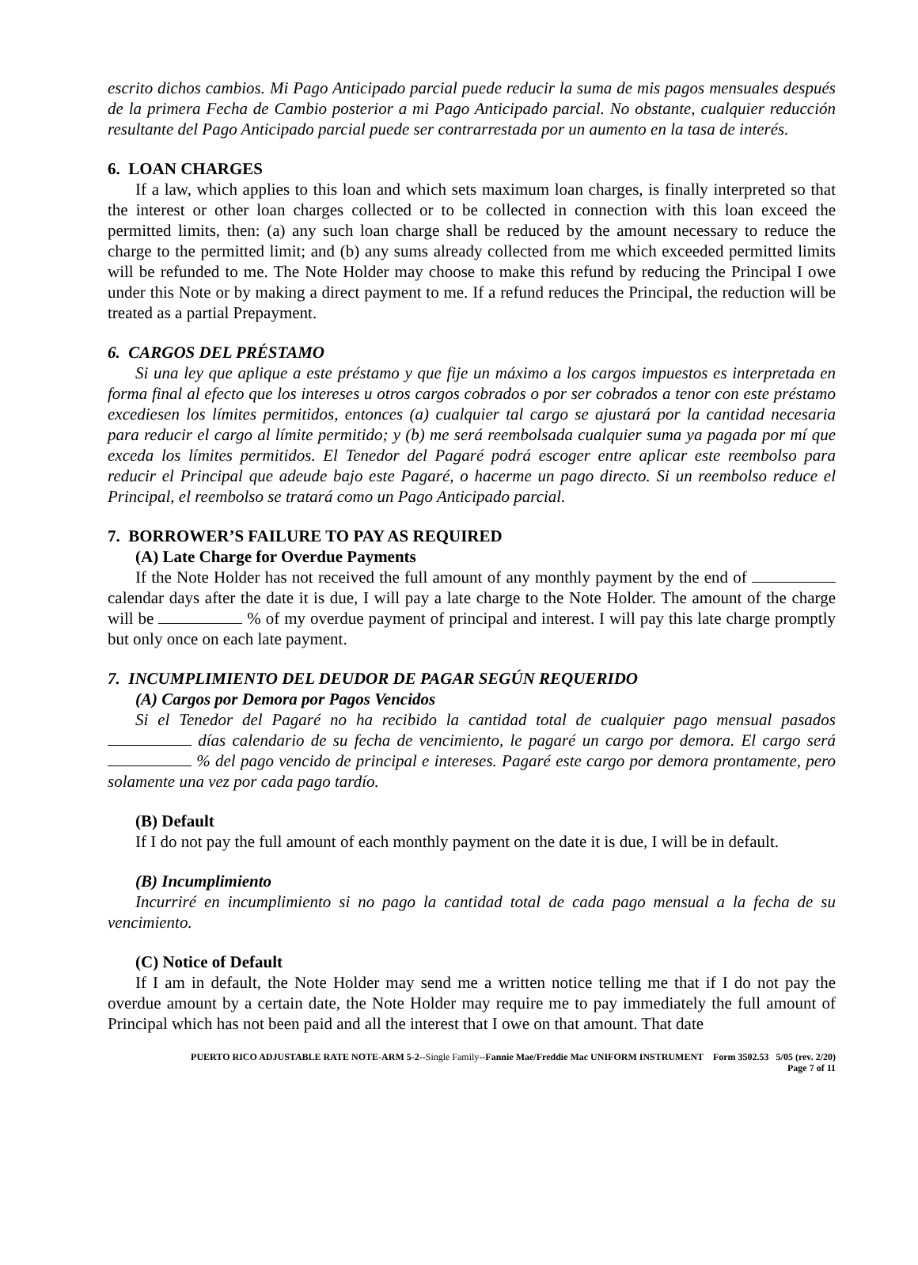escrito dichos cambios. Mi Pago Anticipado parcial puede reducir la suma de mis pagos mensuales después de la primera Fecha de Cambio posterior a mi Pago Anticipado parcial. No obstante, cualquier reducción resultante del Pago Anticipado parcial puede ser contrarrestada por un aumento en la tasa de interés.
6. LOAN CHARGES
If a law, which applies to this loan and which sets maximum loan charges, is finally interpreted so that the interest or other loan charges collected or to be collected in connection with this loan exceed the permitted limits, then: (a) any such loan charge shall be reduced by the amount necessary to reduce the charge to the permitted limit; and (b) any sums already collected from me which exceeded permitted limits will be refunded to me. The Note Holder may choose to make this refund by reducing the Principal I owe under this Note or by making a direct payment to me. If a refund reduces the Principal, the reduction will be treated as a partial Prepayment.
6. CARGOS DEL PRÉSTAMO
Si una ley que aplique a este préstamo y que fije un máximo a los cargos impuestos es interpretada en forma final al efecto que los intereses u otros cargos cobrados o por ser cobrados a tenor con este préstamo excediesen los límites permitidos, entonces (a) cualquier tal cargo se ajustará por la cantidad necesaria para reducir el cargo al límite permitido; y (b) me será reembolsada cualquier suma ya pagada por mí que exceda los límites permitidos. El Tenedor del Pagaré podrá escoger entre aplicar este reembolso para reducir el Principal que adeude bajo este Pagaré, o hacerme un pago directo. Si un reembolso reduce el Principal, el reembolso se tratará como un Pago Anticipado parcial.
7. BORROWER’S FAILURE TO PAY AS REQUIRED
(A) Late Charge for Overdue Payments
If the Note Holder has not received the full amount of any monthly payment by the end of calendar days after the date it is due, I will pay a late charge to the Note Holder. The amount of the charge will be % of my overdue payment of principal and interest. I will pay this late charge promptly but only once on each late payment.
7. INCUMPLIMIENTO DEL DEUDOR DE PAGAR SEGÚN REQUERIDO
(A) Cargos por Demora por Pagos Vencidos
Si el Tenedor del Pagaré no ha recibido la cantidad total de cualquier pago mensual pasados días calendario de su fecha de vencimiento, le pagaré un cargo por demora. El cargo será % del pago vencido de principal e intereses. Pagaré este cargo por demora prontamente, pero solamente una vez por cada pago tardío.
(B) Default
If I do not pay the full amount of each monthly payment on the date it is due, I will be in default.
(B) Incumplimiento
Incurriré en incumplimiento si no pago la cantidad total de cada pago mensual a la fecha de su vencimiento.
(C) Notice of Default
If I am in default, the Note Holder may send me a written notice telling me that if I do not pay the overdue amount by a certain date, the Note Holder may require me to pay immediately the full amount of Principal which has not been paid and all the interest that I owe on that amount. That date
PUERTO RICO ADJUSTABLE RATE NOTE-ARM 5-2--Single Family--Fannie Mae/Freddie Mac UNIFORM INSTRUMENT Form 3502.53 5/05 (rev. 2/20)
Page 7 of 11